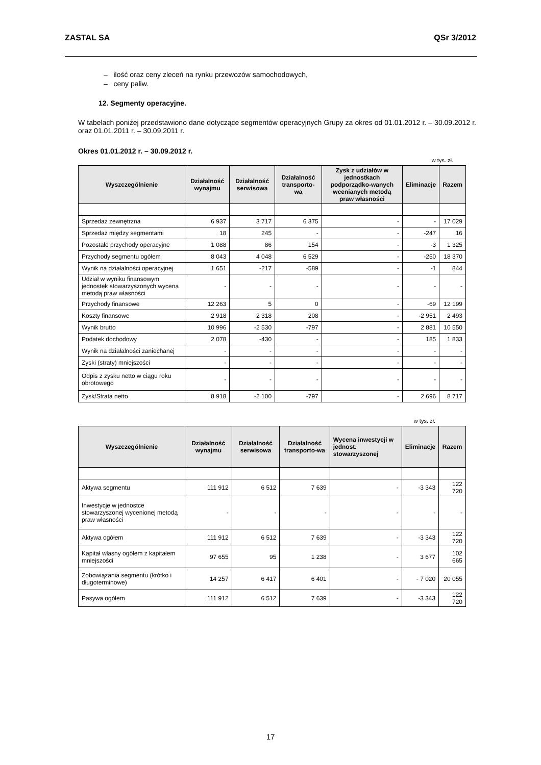ZASTAL SA QSr 3/2012
– ilość oraz ceny zleceń na rynku przewozów samochodowych,
– ceny paliw.
12. Segmenty operacyjne.
W tabelach poniżej przedstawiono dane dotyczące segmentów operacyjnych Grupy za okres od 01.01.2012 r. – 30.09.2012 r. oraz 01.01.2011 r. – 30.09.2011 r.
Okres 01.01.2012 r. – 30.09.2012 r.
w tys. zł.
| Wyszczególnienie | Działalność wynajmu | Działalność serwisowa | Działalność transporto-wa | Zysk z udziałów w jednostkach podporządko-wanych wcenianych metodą praw własności | Eliminacje | Razem |
| --- | --- | --- | --- | --- | --- | --- |
| Sprzedaż zewnętrzna | 6 937 | 3 717 | 6 375 | - | - | 17 029 |
| Sprzedaż między segmentami | 18 | 245 | - | - | -247 | 16 |
| Pozostałe przychody operacyjne | 1 088 | 86 | 154 | - | -3 | 1 325 |
| Przychody segmentu ogółem | 8 043 | 4 048 | 6 529 | - | -250 | 18 370 |
| Wynik na działalności operacyjnej | 1 651 | -217 | -589 | - | -1 | 844 |
| Udział w wyniku finansowym jednostek stowarzyszonych wycena metodą praw własności | - | - | - | - | - | - |
| Przychody finansowe | 12 263 | 5 | 0 | - | -69 | 12 199 |
| Koszty finansowe | 2 918 | 2 318 | 208 | - | -2 951 | 2 493 |
| Wynik brutto | 10 996 | -2 530 | -797 | - | 2 881 | 10 550 |
| Podatek dochodowy | 2 078 | -430 | - | - | 185 | 1 833 |
| Wynik na działalności zaniechanej | - | - | - | - | - | - |
| Zyski (straty) mniejszości | - | - | - | - | - | - |
| Odpis z zysku netto w ciągu roku obrotowego | - | - | - | - | - | - |
| Zysk/Strata netto | 8 918 | -2 100 | -797 | - | 2 696 | 8 717 |
w tys. zł.
| Wyszczególnienie | Działalność wynajmu | Działalność serwisowa | Działalność transporto-wa | Wycena inwestycji w jednost. stowarzyszonej | Eliminacje | Razem |
| --- | --- | --- | --- | --- | --- | --- |
| Aktywa segmentu | 111 912 | 6 512 | 7 639 | - | -3 343 | 122 720 |
| Inwestycje w jednostce stowarzyszonej wycenionej metodą praw własności | - | - | - | - | - | - |
| Aktywa ogółem | 111 912 | 6 512 | 7 639 | - | -3 343 | 122 720 |
| Kapitał własny ogółem z kapitałem mniejszości | 97 655 | 95 | 1 238 | - | 3 677 | 102 665 |
| Zobowiązania segmentu (krótko i długoterminowe) | 14 257 | 6 417 | 6 401 | - | - 7 020 | 20 055 |
| Pasywa ogółem | 111 912 | 6 512 | 7 639 | - | -3 343 | 122 720 |
17